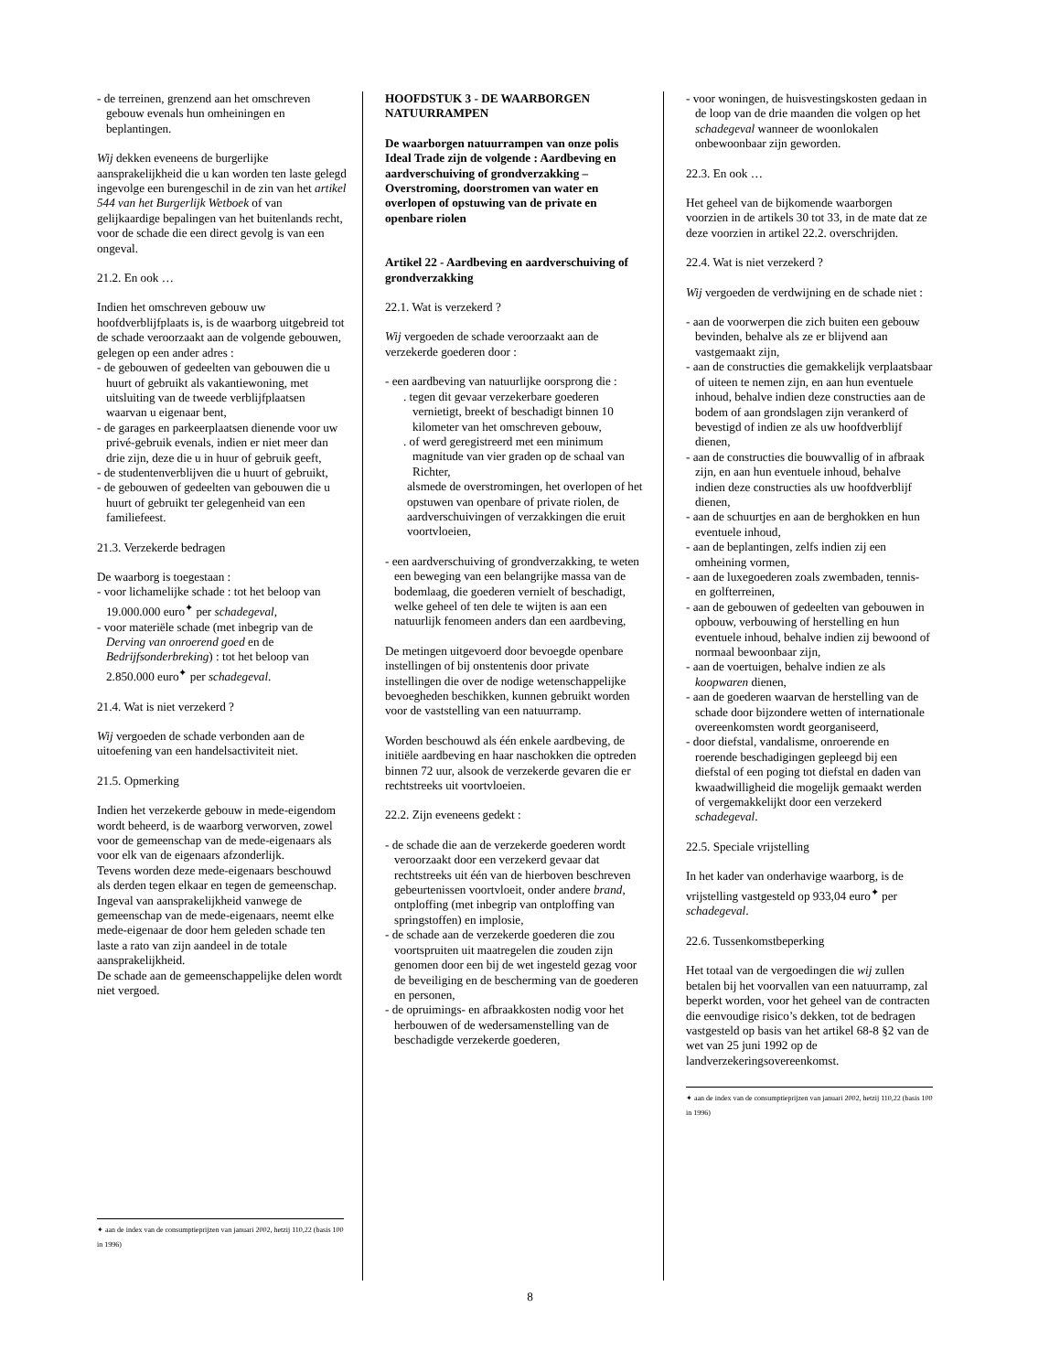- de terreinen, grenzend aan het omschreven gebouw evenals hun omheiningen en beplantingen.
Wij dekken eveneens de burgerlijke aansprakelijkheid die u kan worden ten laste gelegd ingevolge een burengeschil in de zin van het artikel 544 van het Burgerlijk Wetboek of van gelijkaardige bepalingen van het buitenlands recht, voor de schade die een direct gevolg is van een ongeval.
21.2. En ook …
Indien het omschreven gebouw uw hoofdverblijfplaats is, is de waarborg uitgebreid tot de schade veroorzaakt aan de volgende gebouwen, gelegen op een ander adres :
- de gebouwen of gedeelten van gebouwen die u huurt of gebruikt als vakantiewoning, met uitsluiting van de tweede verblijfplaatsen waarvan u eigenaar bent,
- de garages en parkeerplaatsen dienende voor uw privé-gebruik evenals, indien er niet meer dan drie zijn, deze die u in huur of gebruik geeft,
- de studentenverblijven die u huurt of gebruikt,
- de gebouwen of gedeelten van gebouwen die u huurt of gebruikt ter gelegenheid van een familiefeest.
21.3. Verzekerde bedragen
De waarborg is toegestaan :
- voor lichamelijke schade : tot het beloop van 19.000.000 euro<sup>✦</sup> per schadegeval,
- voor materiële schade (met inbegrip van de Derving van onroerend goed en de Bedrijfsonderbreking) : tot het beloop van 2.850.000 euro<sup>✦</sup> per schadegeval.
21.4. Wat is niet verzekerd ?
Wij vergoeden de schade verbonden aan de uitoefening van een handelsactiviteit niet.
21.5. Opmerking
Indien het verzekerde gebouw in mede-eigendom wordt beheerd, is de waarborg verworven, zowel voor de gemeenschap van de mede-eigenaars als voor elk van de eigenaars afzonderlijk.
Tevens worden deze mede-eigenaars beschouwd als derden tegen elkaar en tegen de gemeenschap.
Ingeval van aansprakelijkheid vanwege de gemeenschap van de mede-eigenaars, neemt elke mede-eigenaar de door hem geleden schade ten laste a rato van zijn aandeel in de totale aansprakelijkheid.
De schade aan de gemeenschappelijke delen wordt niet vergoed.
✦ aan de index van de consumptieprijzen van januari 2002, hetzij 110,22 (basis 100 in 1996)
HOOFDSTUK 3 - DE WAARBORGEN NATUURRAMPEN
De waarborgen natuurrampen van onze polis Ideal Trade zijn de volgende : Aardbeving en aardverschuiving of grondverzakking – Overstroming, doorstromen van water en overlopen of opstuwing van de private en openbare riolen
Artikel 22 - Aardbeving en aardverschuiving of grondverzakking
22.1. Wat is verzekerd ?
Wij vergoeden de schade veroorzaakt aan de verzekerde goederen door :
- een aardbeving van natuurlijke oorsprong die :
. tegen dit gevaar verzekerbare goederen vernietigt, breekt of beschadigt binnen 10 kilometer van het omschreven gebouw,
. of werd geregistreerd met een minimum magnitude van vier graden op de schaal van Richter,
alsmede de overstromingen, het overlopen of het opstuwen van openbare of private riolen, de aardverschuivingen of verzakkingen die eruit voortvloeien,
- een aardverschuiving of grondverzakking, te weten een beweging van een belangrijke massa van de bodemlaag, die goederen vernielt of beschadigt, welke geheel of ten dele te wijten is aan een natuurlijk fenomeen anders dan een aardbeving,
De metingen uitgevoerd door bevoegde openbare instellingen of bij onstentenis door private instellingen die over de nodige wetenschappelijke bevoegheden beschikken, kunnen gebruikt worden voor de vaststelling van een natuurramp.
Worden beschouwd als één enkele aardbeving, de initiële aardbeving en haar naschokken die optreden binnen 72 uur, alsook de verzekerde gevaren die er rechtstreeks uit voortvloeien.
22.2. Zijn eveneens gedekt :
- de schade die aan de verzekerde goederen wordt veroorzaakt door een verzekerd gevaar dat rechtstreeks uit één van de hierboven beschreven gebeurtenissen voortvloeit, onder andere brand, ontploffing (met inbegrip van ontploffing van springstoffen) en implosie,
- de schade aan de verzekerde goederen die zou voortspruiten uit maatregelen die zouden zijn genomen door een bij de wet ingesteld gezag voor de beveiliging en de bescherming van de goederen en personen,
- de opruimings- en afbraakkosten nodig voor het herbouwen of de wedersamenstelling van de beschadigde verzekerde goederen,
- voor woningen, de huisvestingskosten gedaan in de loop van de drie maanden die volgen op het schadegeval wanneer de woonlokalen onbewoonbaar zijn geworden.
22.3. En ook …
Het geheel van de bijkomende waarborgen voorzien in de artikels 30 tot 33, in de mate dat ze deze voorzien in artikel 22.2. overschrijden.
22.4. Wat is niet verzekerd ?
Wij vergoeden de verdwijning en de schade niet :
- aan de voorwerpen die zich buiten een gebouw bevinden, behalve als ze er blijvend aan vastgemaakt zijn,
- aan de constructies die gemakkelijk verplaatsbaar of uiteen te nemen zijn, en aan hun eventuele inhoud, behalve indien deze constructies aan de bodem of aan grondslagen zijn verankerd of bevestigd of indien ze als uw hoofdverblijf dienen,
- aan de constructies die bouwvallig of in afbraak zijn, en aan hun eventuele inhoud, behalve indien deze constructies als uw hoofdverblijf dienen,
- aan de schuurtjes en aan de berghokken en hun eventuele inhoud,
- aan de beplantingen, zelfs indien zij een omheining vormen,
- aan de luxegoederen zoals zwembaden, tennis- en golfterreinen,
- aan de gebouwen of gedeelten van gebouwen in opbouw, verbouwing of herstelling en hun eventuele inhoud, behalve indien zij bewoond of normaal bewoonbaar zijn,
- aan de voertuigen, behalve indien ze als koopwaren dienen,
- aan de goederen waarvan de herstelling van de schade door bijzondere wetten of internationale overeenkomsten wordt georganiseerd,
- door diefstal, vandalisme, onroerende en roerende beschadigingen gepleegd bij een diefstal of een poging tot diefstal en daden van kwaadwilligheid die mogelijk gemaakt werden of vergemakkelijkt door een verzekerd schadegeval.
22.5. Speciale vrijstelling
In het kader van onderhavige waarborg, is de vrijstelling vastgesteld op 933,04 euro<sup>✦</sup> per schadegeval.
22.6. Tussenkomstbeperking
Het totaal van de vergoedingen die wij zullen betalen bij het voorvallen van een natuurramp, zal beperkt worden, voor het geheel van de contracten die eenvoudige risico’s dekken, tot de bedragen vastgesteld op basis van het artikel 68-8 §2 van de wet van 25 juni 1992 op de landverzekeringsovereenkomst.
✦ aan de index van de consumptieprijzen van januari 2002, hetzij 110,22 (basis 100 in 1996)
8